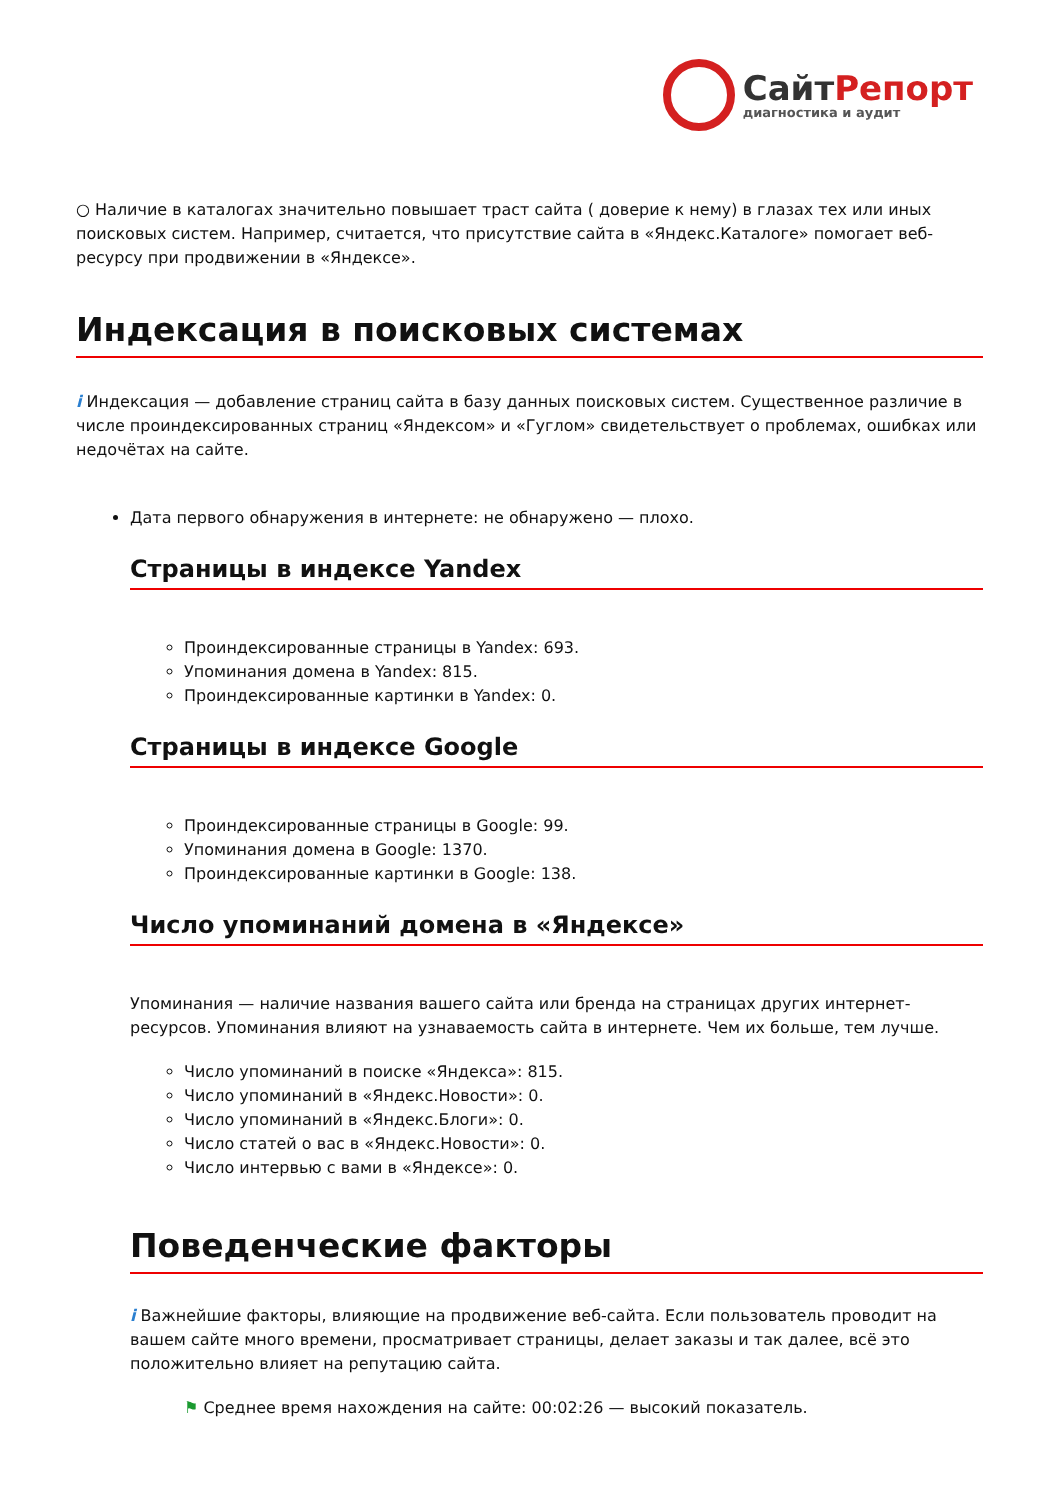СайтРепорт
диагностика и аудит
○ Наличие в каталогах значительно повышает траст сайта ( доверие к нему) в глазах тех или иных поисковых систем. Например, считается, что присутствие сайта в «Яндекс.Каталоге» помогает веб-ресурсу при продвижении в «Яндексе».
Индексация в поисковых системах
i Индексация — добавление страниц сайта в базу данных поисковых систем. Существенное различие в числе проиндексированных страниц «Яндексом» и «Гуглом» свидетельствует о проблемах, ошибках или недочётах на сайте.
Дата первого обнаружения в интернете: не обнаружено — плохо.
Страницы в индексе Yandex
Проиндексированные страницы в Yandex: 693.
Упоминания домена в Yandex: 815.
Проиндексированные картинки в Yandex: 0.
Страницы в индексе Google
Проиндексированные страницы в Google: 99.
Упоминания домена в Google: 1370.
Проиндексированные картинки в Google: 138.
Число упоминаний домена в «Яндексе»
Упоминания — наличие названия вашего сайта или бренда на страницах других интернет-ресурсов. Упоминания влияют на узнаваемость сайта в интернете. Чем их больше, тем лучше.
Число упоминаний в поиске «Яндекса»: 815.
Число упоминаний в «Яндекс.Новости»: 0.
Число упоминаний в «Яндекс.Блоги»: 0.
Число статей о вас в «Яндекс.Новости»: 0.
Число интервью с вами в «Яндексе»: 0.
Поведенческие факторы
i Важнейшие факторы, влияющие на продвижение веб-сайта. Если пользователь проводит на вашем сайте много времени, просматривает страницы, делает заказы и так далее, всё это положительно влияет на репутацию сайта.
⚑ Среднее время нахождения на сайте: 00:02:26 — высокий показатель.